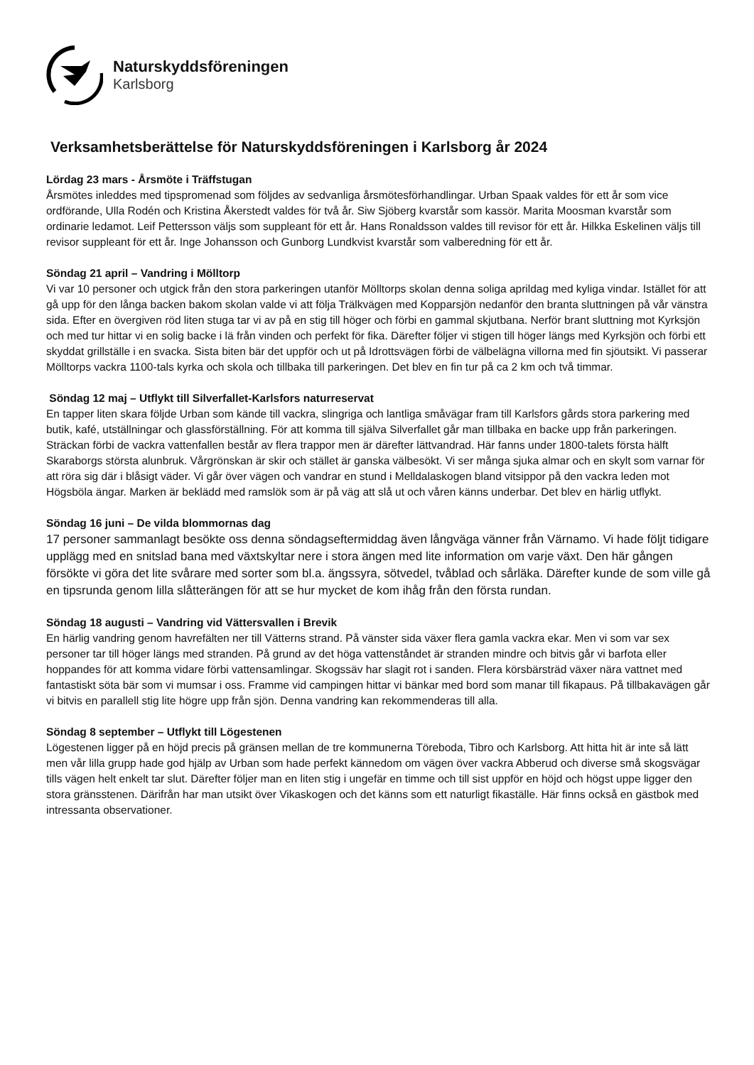Naturskyddsföreningen
Karlsborg
Verksamhetsberättelse för Naturskyddsföreningen i Karlsborg år 2024
Lördag 23 mars - Årsmöte i Träffstugan
Årsmötes inleddes med tipspromenad som följdes av sedvanliga årsmötesförhandlingar. Urban Spaak valdes för ett år som vice ordförande, Ulla Rodén och Kristina Åkerstedt valdes för två år. Siw Sjöberg kvarstår som kassör. Marita Moosman kvarstår som ordinarie ledamot. Leif Pettersson väljs som suppleant för ett år. Hans Ronaldsson valdes till revisor för ett år. Hilkka Eskelinen väljs till revisor suppleant för ett år. Inge Johansson och Gunborg Lundkvist kvarstår som valberedning för ett år.
Söndag 21 april – Vandring i Mölltorp
Vi var 10 personer och utgick från den stora parkeringen utanför Mölltorps skolan denna soliga aprildag med kyliga vindar. Istället för att gå upp för den långa backen bakom skolan valde vi att följa Trälkvägen med Kopparsjön nedanför den branta sluttningen på vår vänstra sida. Efter en övergiven röd liten stuga tar vi av på en stig till höger och förbi en gammal skjutbana. Nerför brant sluttning mot Kyrksjön och med tur hittar vi en solig backe i lä från vinden och perfekt för fika. Därefter följer vi stigen till höger längs med Kyrksjön och förbi ett skyddat grillställe i en svacka. Sista biten bär det uppför och ut på Idrottsvägen förbi de välbelägna villorna med fin sjöutsikt. Vi passerar Mölltorps vackra 1100-tals kyrka och skola och tillbaka till parkeringen. Det blev en fin tur på ca 2 km och två timmar.
Söndag 12 maj – Utflykt till Silverfallet-Karlsfors naturreservat
En tapper liten skara följde Urban som kände till vackra, slingriga och lantliga småvägar fram till Karlsfors gårds stora parkering med butik, kafé, utställningar och glassförställning. För att komma till själva Silverfallet går man tillbaka en backe upp från parkeringen. Sträckan förbi de vackra vattenfallen består av flera trappor men är därefter lättvandrad. Här fanns under 1800-talets första hälft Skaraborgs största alunbruk. Vårgrönskan är skir och stället är ganska välbesökt. Vi ser många sjuka almar och en skylt som varnar för att röra sig där i blåsigt väder. Vi går över vägen och vandrar en stund i Melldalaskogen bland vitsippor på den vackra leden mot Högsböla ängar. Marken är beklädd med ramslök som är på väg att slå ut och våren känns underbar. Det blev en härlig utflykt.
Söndag 16 juni – De vilda blommornas dag
17 personer sammanlagt besökte oss denna söndagseftermiddag även långväga vänner från Värnamo. Vi hade följt tidigare upplägg med en snitslad bana med växtskyltar nere i stora ängen med lite information om varje växt. Den här gången försökte vi göra det lite svårare med sorter som bl.a. ängssyra, sötvedel, tvåblad och sårläka. Därefter kunde de som ville gå en tipsrunda genom lilla slåtterängen för att se hur mycket de kom ihåg från den första rundan.
Söndag 18 augusti – Vandring vid Vättersvallen i Brevik
En härlig vandring genom havrefälten ner till Vätterns strand. På vänster sida växer flera gamla vackra ekar. Men vi som var sex personer tar till höger längs med stranden. På grund av det höga vattenståndet är stranden mindre och bitvis går vi barfota eller hoppandes för att komma vidare förbi vattensamlingar. Skogssäv har slagit rot i sanden. Flera körsbärsträd växer nära vattnet med fantastiskt söta bär som vi mumsar i oss. Framme vid campingen hittar vi bänkar med bord som manar till fikapaus. På tillbakavägen går vi bitvis en parallell stig lite högre upp från sjön. Denna vandring kan rekommenderas till alla.
Söndag 8 september – Utflykt till Lögestenen
Lögestenen ligger på en höjd precis på gränsen mellan de tre kommunerna Töreboda, Tibro och Karlsborg. Att hitta hit är inte så lätt men vår lilla grupp hade god hjälp av Urban som hade perfekt kännedom om vägen över vackra Abberud och diverse små skogsvägar tills vägen helt enkelt tar slut. Därefter följer man en liten stig i ungefär en timme och till sist uppför en höjd och högst uppe ligger den stora gränsstenen. Därifrån har man utsikt över Vikaskogen och det känns som ett naturligt fikaställe. Här finns också en gästbok med intressanta observationer.